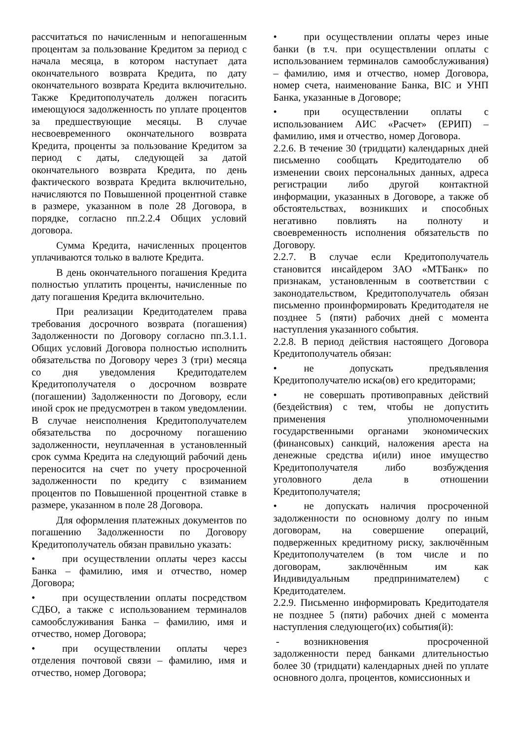рассчитаться по начисленным и непогашенным процентам за пользование Кредитом за период с начала месяца, в котором наступает дата окончательного возврата Кредита, по дату окончательного возврата Кредита включительно. Также Кредитополучатель должен погасить имеющуюся задолженность по уплате процентов за предшествующие месяцы. В случае несвоевременного окончательного возврата Кредита, проценты за пользование Кредитом за период с даты, следующей за датой окончательного возврата Кредита, по день фактического возврата Кредита включительно, начисляются по Повышенной процентной ставке в размере, указанном в поле 28 Договора, в порядке, согласно пп.2.2.4 Общих условий договора.
Сумма Кредита, начисленных процентов уплачиваются только в валюте Кредита.
В день окончательного погашения Кредита полностью уплатить проценты, начисленные по дату погашения Кредита включительно.
При реализации Кредитодателем права требования досрочного возврата (погашения) Задолженности по Договору согласно пп.3.1.1. Общих условий Договора полностью исполнить обязательства по Договору через 3 (три) месяца со дня уведомления Кредитодателем Кредитополучателя о досрочном возврате (погашении) Задолженности по Договору, если иной срок не предусмотрен в таком уведомлении. В случае неисполнения Кредитополучателем обязательства по досрочному погашению задолженности, неуплаченная в установленный срок сумма Кредита на следующий рабочий день переносится на счет по учету просроченной задолженности по кредиту с взиманием процентов по Повышенной процентной ставке в размере, указанном в поле 28 Договора.
Для оформления платежных документов по погашению Задолженности по Договору Кредитополучатель обязан правильно указать:
• при осуществлении оплаты через кассы Банка – фамилию, имя и отчество, номер Договора;
• при осуществлении оплаты посредством СДБО, а также с использованием терминалов самообслуживания Банка – фамилию, имя и отчество, номер Договора;
• при осуществлении оплаты через отделения почтовой связи – фамилию, имя и отчество, номер Договора;
• при осуществлении оплаты через иные банки (в т.ч. при осуществлении оплаты с использованием терминалов самообслуживания) – фамилию, имя и отчество, номер Договора, номер счета, наименование Банка, BIC и УНП Банка, указанные в Договоре;
• при осуществлении оплаты с использованием АИС «Расчет» (ЕРИП) – фамилию, имя и отчество, номер Договора.
2.2.6. В течение 30 (тридцати) календарных дней письменно сообщать Кредитодателю об изменении своих персональных данных, адреса регистрации либо другой контактной информации, указанных в Договоре, а также об обстоятельствах, возникших и способных негативно повлиять на полноту и своевременность исполнения обязательств по Договору.
2.2.7. В случае если Кредитополучатель становится инсайдером ЗАО «МТБанк» по признакам, установленным в соответствии с законодательством, Кредитополучатель обязан письменно проинформировать Кредитодателя не позднее 5 (пяти) рабочих дней с момента наступления указанного события.
2.2.8. В период действия настоящего Договора Кредитополучатель обязан:
• не допускать предъявления Кредитополучателю иска(ов) его кредиторами;
• не совершать противоправных действий (бездействия) с тем, чтобы не допустить применения уполномоченными государственными органами экономических (финансовых) санкций, наложения ареста на денежные средства и(или) иное имущество Кредитополучателя либо возбуждения уголовного дела в отношении Кредитополучателя;
• не допускать наличия просроченной задолженности по основному долгу по иным договорам, на совершение операций, подверженных кредитному риску, заключённым Кредитополучателем (в том числе и по договорам, заключённым им как Индивидуальным предпринимателем) с Кредитодателем.
2.2.9. Письменно информировать Кредитодателя не позднее 5 (пяти) рабочих дней с момента наступления следующего(их) события(й):
- возникновения просроченной задолженности перед банками длительностью более 30 (тридцати) календарных дней по уплате основного долга, процентов, комиссионных и